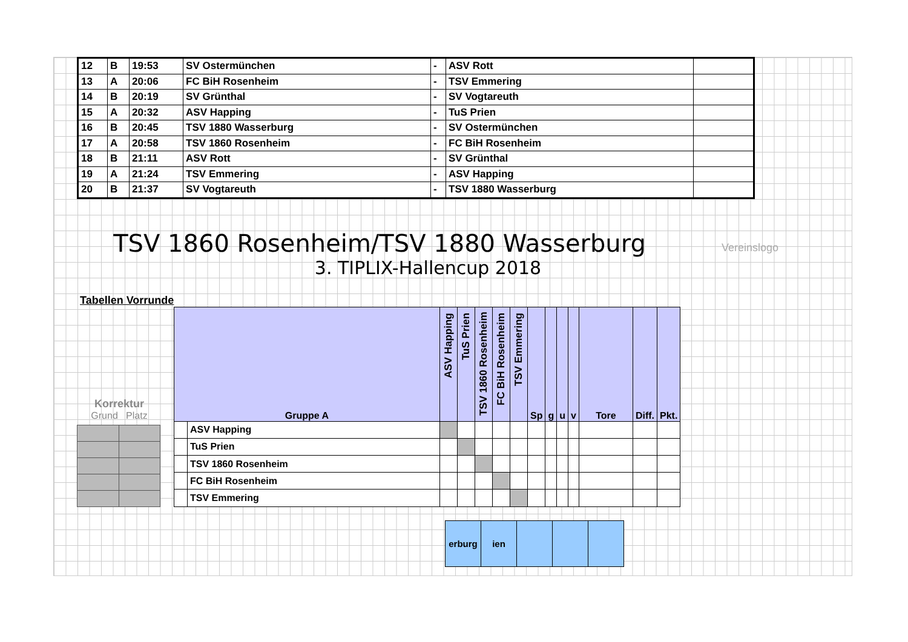| 12 | B | 19:53 | SV Ostermünchen | - | ASV Rott | |
| 13 | A | 20:06 | FC BiH Rosenheim | - | TSV Emmering | |
| 14 | B | 20:19 | SV Grünthal | - | SV Vogtareuth | |
| 15 | A | 20:32 | ASV Happing | - | TuS Prien | |
| 16 | B | 20:45 | TSV 1880 Wasserburg | - | SV Ostermünchen | |
| 17 | A | 20:58 | TSV 1860 Rosenheim | - | FC BiH Rosenheim | |
| 18 | B | 21:11 | ASV Rott | - | SV Grünthal | |
| 19 | A | 21:24 | TSV Emmering | - | ASV Happing | |
| 20 | B | 21:37 | SV Vogtareuth | - | TSV 1880 Wasserburg | |
TSV 1860 Rosenheim/TSV 1880 Wasserburg
3. TIPLIX-Hallencup 2018
Vereinslogo
Tabellen Vorrunde
Korrektur
Grund Platz
| Gruppe A | | ASV Happing | TuS Prien | TSV 1860 Rosenheim | FC BiH Rosenheim | TSV Emmering | Sp | g | u | v | Tore | Diff. | Pkt. |
| --- | --- | --- | --- | --- | --- | --- | --- | --- | --- | --- | --- | --- | --- |
| | ASV Happing | | | | | | | | | | | | |
| | TuS Prien | | | | | | | | | | | | |
| | TSV 1860 Rosenheim | | | | | | | | | | | | |
| | FC BiH Rosenheim | | | | | | | | | | | | |
| | TSV Emmering | | | | | | | | | | | | |
| erburg | ien | | | |
| --- | --- | --- | --- | --- |